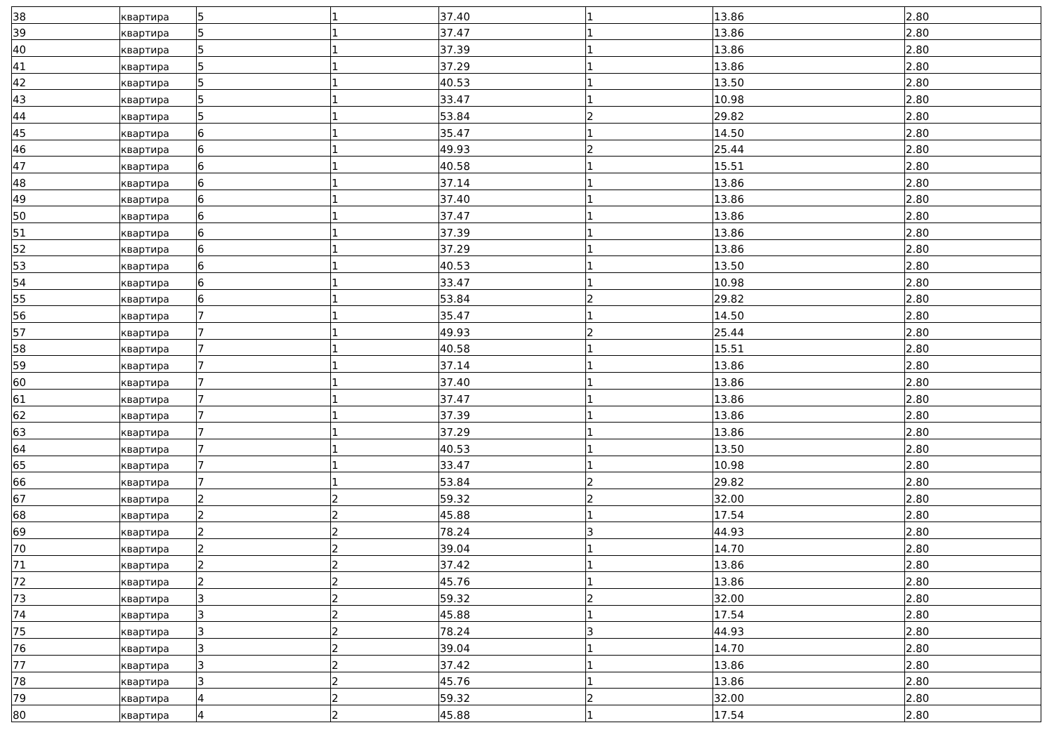| 38 | квартира | 5 | 1 | 37.40 | 1 | 13.86 | 2.80 |
| 39 | квартира | 5 | 1 | 37.47 | 1 | 13.86 | 2.80 |
| 40 | квартира | 5 | 1 | 37.39 | 1 | 13.86 | 2.80 |
| 41 | квартира | 5 | 1 | 37.29 | 1 | 13.86 | 2.80 |
| 42 | квартира | 5 | 1 | 40.53 | 1 | 13.50 | 2.80 |
| 43 | квартира | 5 | 1 | 33.47 | 1 | 10.98 | 2.80 |
| 44 | квартира | 5 | 1 | 53.84 | 2 | 29.82 | 2.80 |
| 45 | квартира | 6 | 1 | 35.47 | 1 | 14.50 | 2.80 |
| 46 | квартира | 6 | 1 | 49.93 | 2 | 25.44 | 2.80 |
| 47 | квартира | 6 | 1 | 40.58 | 1 | 15.51 | 2.80 |
| 48 | квартира | 6 | 1 | 37.14 | 1 | 13.86 | 2.80 |
| 49 | квартира | 6 | 1 | 37.40 | 1 | 13.86 | 2.80 |
| 50 | квартира | 6 | 1 | 37.47 | 1 | 13.86 | 2.80 |
| 51 | квартира | 6 | 1 | 37.39 | 1 | 13.86 | 2.80 |
| 52 | квартира | 6 | 1 | 37.29 | 1 | 13.86 | 2.80 |
| 53 | квартира | 6 | 1 | 40.53 | 1 | 13.50 | 2.80 |
| 54 | квартира | 6 | 1 | 33.47 | 1 | 10.98 | 2.80 |
| 55 | квартира | 6 | 1 | 53.84 | 2 | 29.82 | 2.80 |
| 56 | квартира | 7 | 1 | 35.47 | 1 | 14.50 | 2.80 |
| 57 | квартира | 7 | 1 | 49.93 | 2 | 25.44 | 2.80 |
| 58 | квартира | 7 | 1 | 40.58 | 1 | 15.51 | 2.80 |
| 59 | квартира | 7 | 1 | 37.14 | 1 | 13.86 | 2.80 |
| 60 | квартира | 7 | 1 | 37.40 | 1 | 13.86 | 2.80 |
| 61 | квартира | 7 | 1 | 37.47 | 1 | 13.86 | 2.80 |
| 62 | квартира | 7 | 1 | 37.39 | 1 | 13.86 | 2.80 |
| 63 | квартира | 7 | 1 | 37.29 | 1 | 13.86 | 2.80 |
| 64 | квартира | 7 | 1 | 40.53 | 1 | 13.50 | 2.80 |
| 65 | квартира | 7 | 1 | 33.47 | 1 | 10.98 | 2.80 |
| 66 | квартира | 7 | 1 | 53.84 | 2 | 29.82 | 2.80 |
| 67 | квартира | 2 | 2 | 59.32 | 2 | 32.00 | 2.80 |
| 68 | квартира | 2 | 2 | 45.88 | 1 | 17.54 | 2.80 |
| 69 | квартира | 2 | 2 | 78.24 | 3 | 44.93 | 2.80 |
| 70 | квартира | 2 | 2 | 39.04 | 1 | 14.70 | 2.80 |
| 71 | квартира | 2 | 2 | 37.42 | 1 | 13.86 | 2.80 |
| 72 | квартира | 2 | 2 | 45.76 | 1 | 13.86 | 2.80 |
| 73 | квартира | 3 | 2 | 59.32 | 2 | 32.00 | 2.80 |
| 74 | квартира | 3 | 2 | 45.88 | 1 | 17.54 | 2.80 |
| 75 | квартира | 3 | 2 | 78.24 | 3 | 44.93 | 2.80 |
| 76 | квартира | 3 | 2 | 39.04 | 1 | 14.70 | 2.80 |
| 77 | квартира | 3 | 2 | 37.42 | 1 | 13.86 | 2.80 |
| 78 | квартира | 3 | 2 | 45.76 | 1 | 13.86 | 2.80 |
| 79 | квартира | 4 | 2 | 59.32 | 2 | 32.00 | 2.80 |
| 80 | квартира | 4 | 2 | 45.88 | 1 | 17.54 | 2.80 |